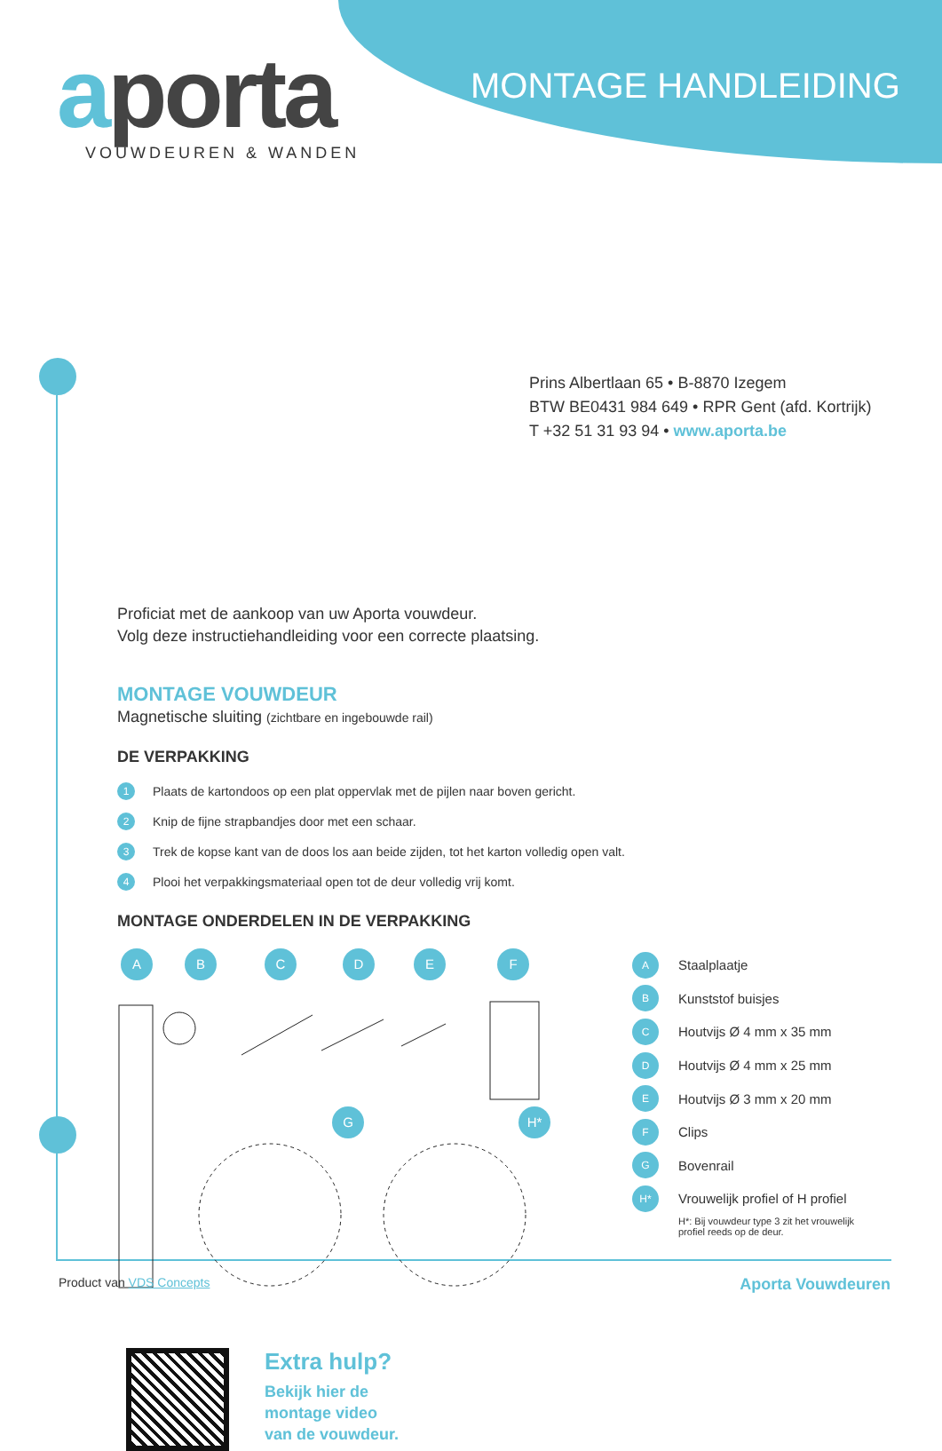aporta VOUWDEUREN & WANDEN
MONTAGE HANDLEIDING
Prins Albertlaan 65 • B-8870 Izegem
BTW BE0431 984 649 • RPR Gent (afd. Kortrijk)
T +32 51 31 93 94 • www.aporta.be
Proficiat met de aankoop van uw Aporta vouwdeur.
Volg deze instructiehandleiding voor een correcte plaatsing.
MONTAGE VOUWDEUR
Magnetische sluiting (zichtbare en ingebouwde rail)
DE VERPAKKING
1 Plaats de kartondoos op een plat oppervlak met de pijlen naar boven gericht.
2 Knip de fijne strapbandjes door met een schaar.
3 Trek de kopse kant van de doos los aan beide zijden, tot het karton volledig open valt.
4 Plooi het verpakkingsmateriaal open tot de deur volledig vrij komt.
MONTAGE ONDERDELEN IN DE VERPAKKING
A B C D E F
G H*
A Staalplaatje
B Kunststof buisjes
C Houtvijs Ø 4 mm x 35 mm
D Houtvijs Ø 4 mm x 25 mm
E Houtvijs Ø 3 mm x 20 mm
F Clips
G Bovenrail
H* Vrouwelijk profiel of H profiel
H*: Bij vouwdeur type 3 zit het vrouwelijk
profiel reeds op de deur.
Extra hulp?
Bekijk hier de
montage video
van de vouwdeur.
Product van VDS Concepts Aporta Vouwdeuren